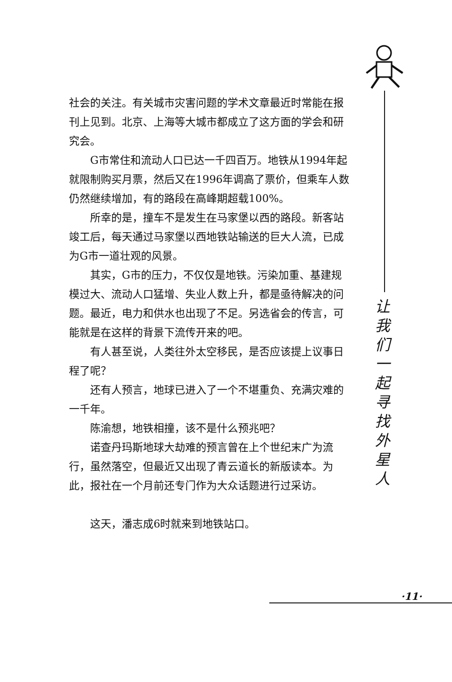让
我
们
一
起
寻
找
外
星
人
社会的关注。有关城市灾害问题的学术文章最近时常能在报刊上见到。北京、上海等大城市都成立了这方面的学会和研究会。
G市常住和流动人口已达一千四百万。地铁从1994年起就限制购买月票，然后又在1996年调高了票价，但乘车人数仍然继续增加，有的路段在高峰期超载100%。
所幸的是，撞车不是发生在马家堡以西的路段。新客站竣工后，每天通过马家堡以西地铁站输送的巨大人流，已成为G市一道壮观的风景。
其实，G市的压力，不仅仅是地铁。污染加重、基建规模过大、流动人口猛增、失业人数上升，都是亟待解决的问题。最近，电力和供水也出现了不足。另选省会的传言，可能就是在这样的背景下流传开来的吧。
有人甚至说，人类往外太空移民，是否应该提上议事日程了呢？
还有人预言，地球已进入了一个不堪重负、充满灾难的一千年。
陈渝想，地铁相撞，该不是什么预兆吧？
诺查丹玛斯地球大劫难的预言曾在上个世纪末广为流行，虽然落空，但最近又出现了青云道长的新版读本。为此，报社在一个月前还专门作为大众话题进行过采访。
这天，潘志成6时就来到地铁站口。
·11·